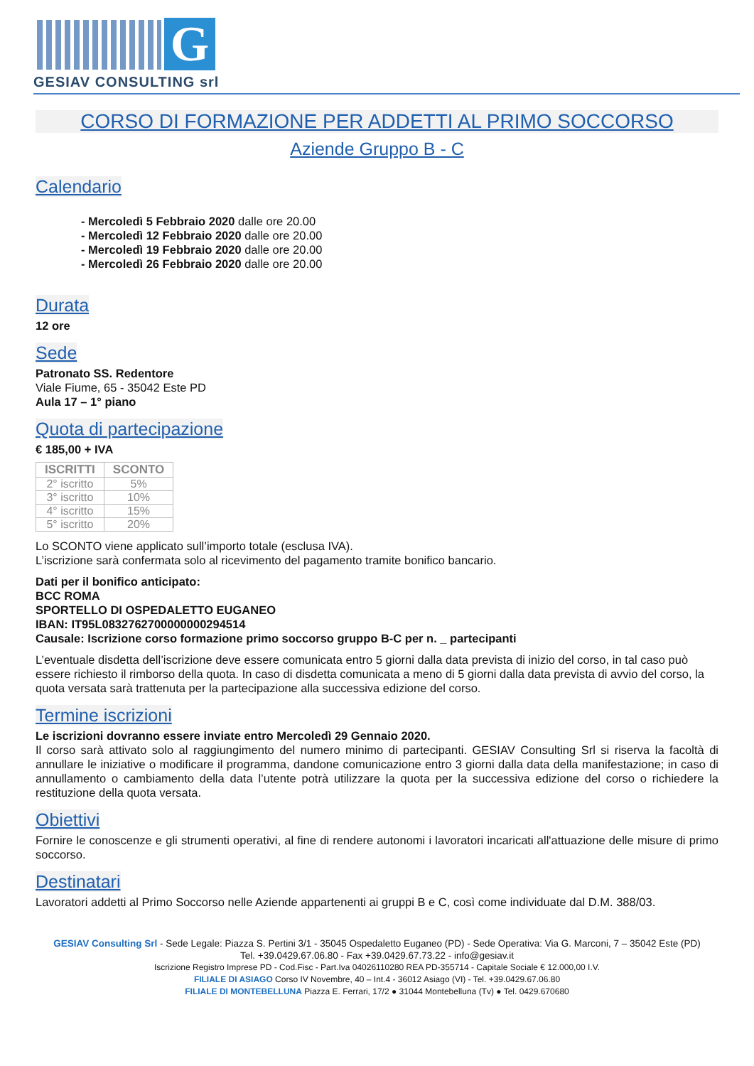G
GESIAV CONSULTING srl
CORSO DI FORMAZIONE PER ADDETTI AL PRIMO SOCCORSO
Aziende Gruppo B - C
Calendario
- Mercoledì 5 Febbraio 2020 dalle ore 20.00
- Mercoledì 12 Febbraio 2020 dalle ore 20.00
- Mercoledì 19 Febbraio 2020 dalle ore 20.00
- Mercoledì 26 Febbraio 2020 dalle ore 20.00
Durata
12 ore
Sede
Patronato SS. Redentore
Viale Fiume, 65 - 35042 Este PD
Aula 17 – 1° piano
Quota di partecipazione
€ 185,00 + IVA
| ISCRITTI | SCONTO |
| --- | --- |
| 2° iscritto | 5% |
| 3° iscritto | 10% |
| 4° iscritto | 15% |
| 5° iscritto | 20% |
Lo SCONTO viene applicato sull’importo totale (esclusa IVA).
L’iscrizione sarà confermata solo al ricevimento del pagamento tramite bonifico bancario.
Dati per il bonifico anticipato:
BCC ROMA
SPORTELLO DI OSPEDALETTO EUGANEO
IBAN: IT95L0832762700000000294514
Causale: Iscrizione corso formazione primo soccorso gruppo B-C per n. _ partecipanti
L’eventuale disdetta dell’iscrizione deve essere comunicata entro 5 giorni dalla data prevista di inizio del corso, in tal caso può essere richiesto il rimborso della quota. In caso di disdetta comunicata a meno di 5 giorni dalla data prevista di avvio del corso, la quota versata sarà trattenuta per la partecipazione alla successiva edizione del corso.
Termine iscrizioni
Le iscrizioni dovranno essere inviate entro Mercoledì 29 Gennaio 2020.
Il corso sarà attivato solo al raggiungimento del numero minimo di partecipanti. GESIAV Consulting Srl si riserva la facoltà di annullare le iniziative o modificare il programma, dandone comunicazione entro 3 giorni dalla data della manifestazione; in caso di annullamento o cambiamento della data l’utente potrà utilizzare la quota per la successiva edizione del corso o richiedere la restituzione della quota versata.
Obiettivi
Fornire le conoscenze e gli strumenti operativi, al fine di rendere autonomi i lavoratori incaricati all'attuazione delle misure di primo soccorso.
Destinatari
Lavoratori addetti al Primo Soccorso nelle Aziende appartenenti ai gruppi B e C, così come individuate dal D.M. 388/03.
GESIAV Consulting Srl - Sede Legale: Piazza S. Pertini 3/1 - 35045 Ospedaletto Euganeo (PD) - Sede Operativa: Via G. Marconi, 7 – 35042 Este (PD)
Tel. +39.0429.67.06.80 - Fax +39.0429.67.73.22 - info@gesiav.it
Iscrizione Registro Imprese PD - Cod.Fisc - Part.Iva 04026110280 REA PD-355714 - Capitale Sociale € 12.000,00 I.V.
FILIALE DI ASIAGO Corso IV Novembre, 40 – Int.4 - 36012 Asiago (VI) - Tel. +39.0429.67.06.80
FILIALE DI MONTEBELLUNA Piazza E. Ferrari, 17/2 ● 31044 Montebelluna (Tv) ● Tel. 0429.670680